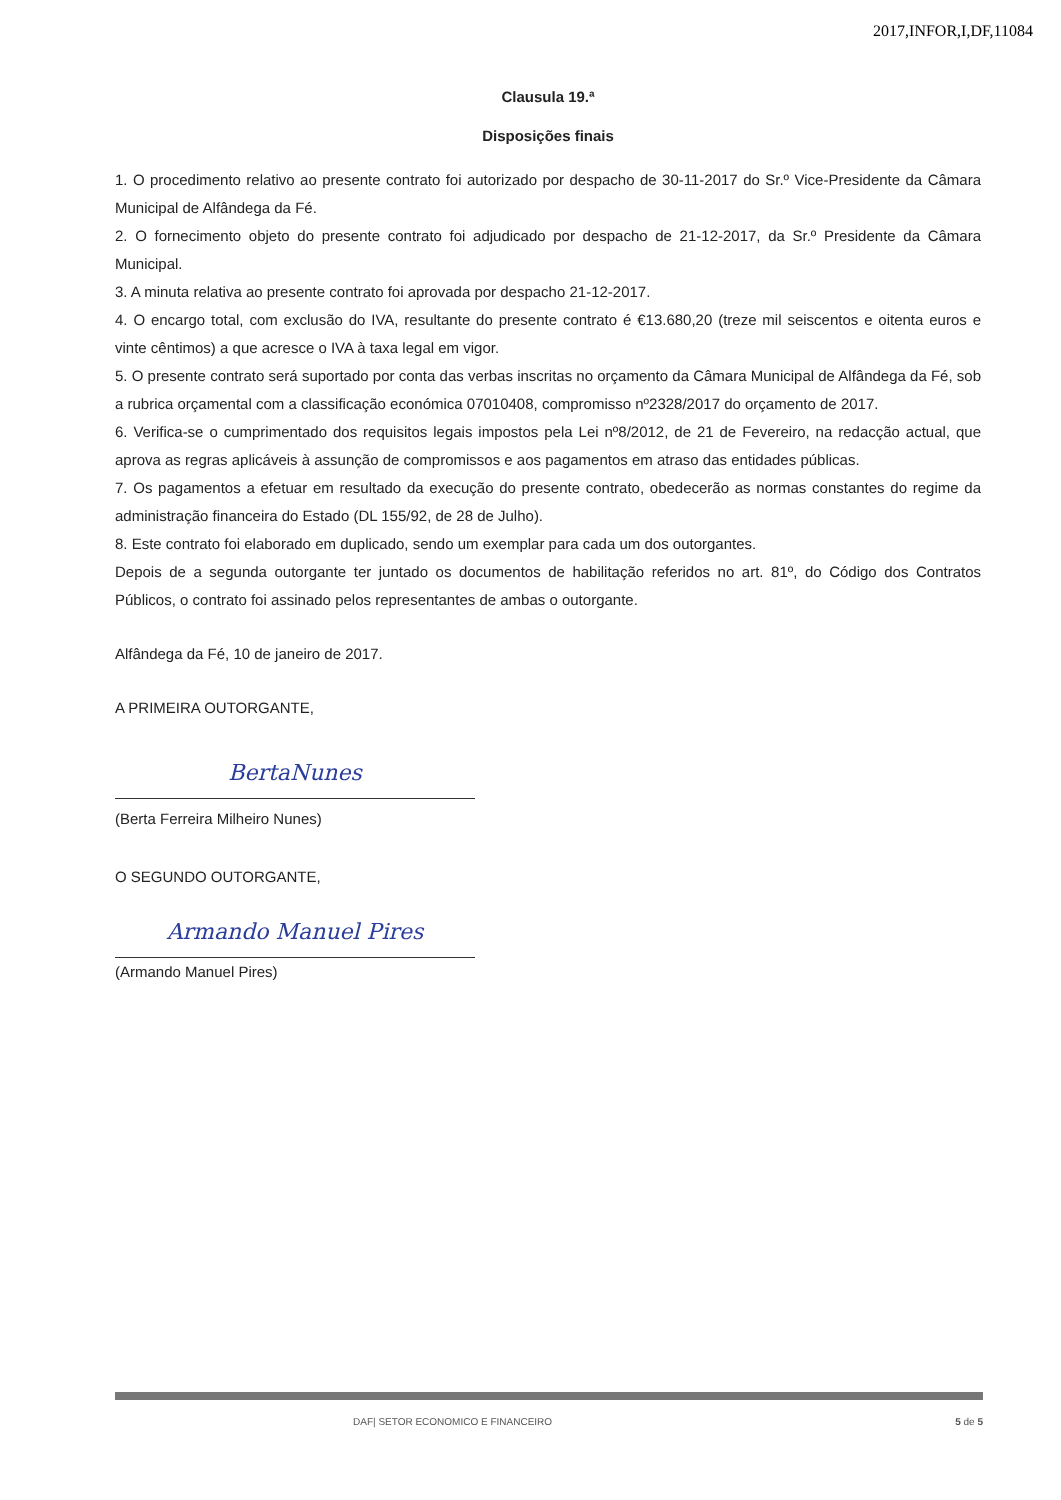2017,INFOR,I,DF,11084
Clausula 19.ª
Disposições finais
1. O procedimento relativo ao presente contrato foi autorizado por despacho de 30-11-2017 do Sr.º Vice-Presidente da Câmara Municipal de Alfândega da Fé.
2. O fornecimento objeto do presente contrato foi adjudicado por despacho de 21-12-2017, da Sr.º Presidente da Câmara Municipal.
3. A minuta relativa ao presente contrato foi aprovada por despacho 21-12-2017.
4. O encargo total, com exclusão do IVA, resultante do presente contrato é €13.680,20 (treze mil seiscentos e oitenta euros e vinte cêntimos) a que acresce o IVA à taxa legal em vigor.
5. O presente contrato será suportado por conta das verbas inscritas no orçamento da Câmara Municipal de Alfândega da Fé, sob a rubrica orçamental com a classificação económica 07010408, compromisso nº2328/2017 do orçamento de 2017.
6. Verifica-se o cumprimentado dos requisitos legais impostos pela Lei nº8/2012, de 21 de Fevereiro, na redacção actual, que aprova as regras aplicáveis à assunção de compromissos e aos pagamentos em atraso das entidades públicas.
7. Os pagamentos a efetuar em resultado da execução do presente contrato, obedecerão as normas constantes do regime da administração financeira do Estado (DL 155/92, de 28 de Julho).
8. Este contrato foi elaborado em duplicado, sendo um exemplar para cada um dos outorgantes.
Depois de a segunda outorgante ter juntado os documentos de habilitação referidos no art. 81º, do Código dos Contratos Públicos, o contrato foi assinado pelos representantes de ambas o outorgante.
Alfândega da Fé, 10 de janeiro de 2017.
A PRIMEIRA OUTORGANTE,
BertaNunes
(Berta Ferreira Milheiro Nunes)
O SEGUNDO OUTORGANTE,
Armando Manuel Pires
(Armando Manuel Pires)
DAF| SETOR ECONOMICO E FINANCEIRO 5 de 5